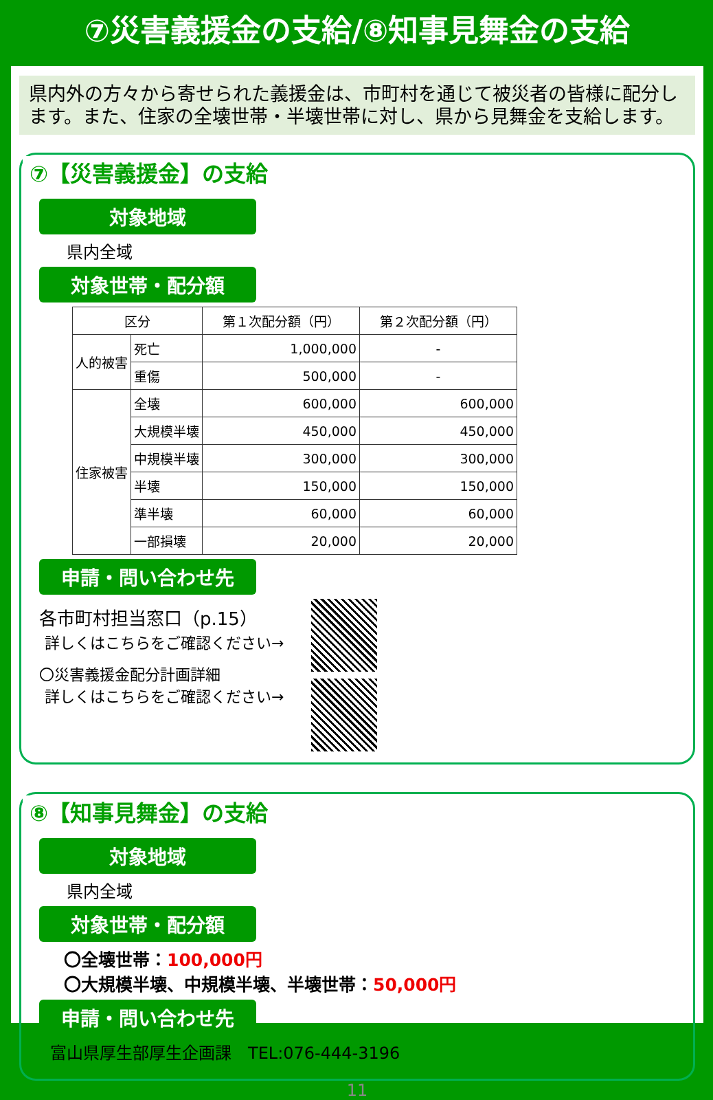⑦災害義援金の支給/⑧知事見舞金の支給
県内外の方々から寄せられた義援金は、市町村を通じて被災者の皆様に配分します。また、住家の全壊世帯・半壊世帯に対し、県から見舞金を支給します。
⑦【災害義援金】の支給
対象地域
県内全域
対象世帯・配分額
| 区分 | | 第１次配分額（円） | 第２次配分額（円） |
| --- | --- | --- | --- |
| 人的被害 | 死亡 | 1,000,000 | - |
| | 重傷 | 500,000 | - |
| 住家被害 | 全壊 | 600,000 | 600,000 |
| | 大規模半壊 | 450,000 | 450,000 |
| | 中規模半壊 | 300,000 | 300,000 |
| | 半壊 | 150,000 | 150,000 |
| | 準半壊 | 60,000 | 60,000 |
| | 一部損壊 | 20,000 | 20,000 |
申請・問い合わせ先
各市町村担当窓口（p.15）
詳しくはこちらをご確認ください→
〇災害義援金配分計画詳細
詳しくはこちらをご確認ください→
⑧【知事見舞金】の支給
対象地域
県内全域
対象世帯・配分額
〇全壊世帯：100,000円
〇大規模半壊、中規模半壊、半壊世帯：50,000円
申請・問い合わせ先
富山県厚生部厚生企画課　TEL:076-444-3196
11